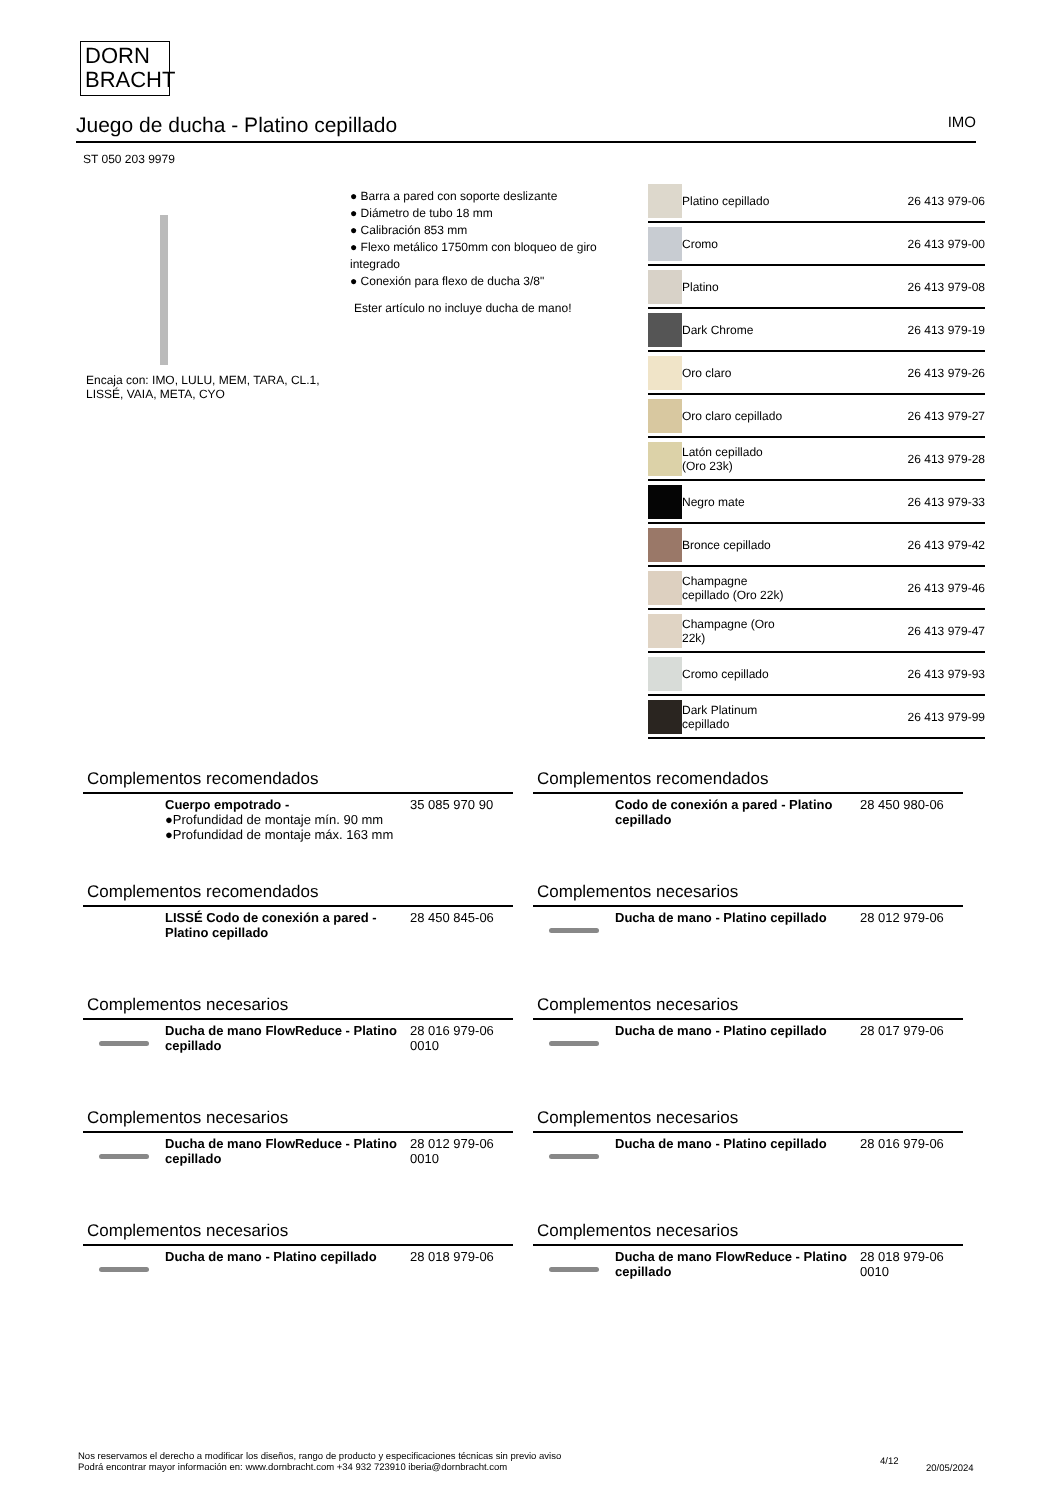DORN
BRACHT
Juego de ducha - Platino cepillado
IMO
ST 050 203 9979
Encaja con: IMO, LULU, MEM, TARA, CL.1, LISSÉ, VAIA, META, CYO
● Barra a pared con soporte deslizante
● Diámetro de tubo 18 mm
● Calibración 853 mm
● Flexo metálico 1750mm con bloqueo de giro integrado
● Conexión para flexo de ducha 3/8"
Ester artículo no incluye ducha de mano!
| | Platino cepillado | 26 413 979-06 |
| | Cromo | 26 413 979-00 |
| | Platino | 26 413 979-08 |
| | Dark Chrome | 26 413 979-19 |
| | Oro claro | 26 413 979-26 |
| | Oro claro cepillado | 26 413 979-27 |
| | Latón cepillado (Oro 23k) | 26 413 979-28 |
| | Negro mate | 26 413 979-33 |
| | Bronce cepillado | 26 413 979-42 |
| | Champagne cepillado (Oro 22k) | 26 413 979-46 |
| | Champagne (Oro 22k) | 26 413 979-47 |
| | Cromo cepillado | 26 413 979-93 |
| | Dark Platinum cepillado | 26 413 979-99 |
Complementos recomendados
Cuerpo empotrado -
●Profundidad de montaje mín. 90 mm
●Profundidad de montaje máx. 163 mm
35 085 970 90
Complementos recomendados
Codo de conexión a pared - Platino cepillado
28 450 980-06
Complementos recomendados
LISSÉ Codo de conexión a pared - Platino cepillado
28 450 845-06
Complementos necesarios
Ducha de mano - Platino cepillado
28 012 979-06
Complementos necesarios
Ducha de mano FlowReduce - Platino cepillado
28 016 979-06 0010
Complementos necesarios
Ducha de mano - Platino cepillado
28 017 979-06
Complementos necesarios
Ducha de mano FlowReduce - Platino cepillado
28 012 979-06 0010
Complementos necesarios
Ducha de mano - Platino cepillado
28 016 979-06
Complementos necesarios
Ducha de mano - Platino cepillado
28 018 979-06
Complementos necesarios
Ducha de mano FlowReduce - Platino cepillado
28 018 979-06 0010
Nos reservamos el derecho a modificar los diseños, rango de producto y especificaciones técnicas sin previo aviso
Podrá encontrar mayor información en: www.dornbracht.com +34 932 723910 iberia@dornbracht.com
4/12
20/05/2024